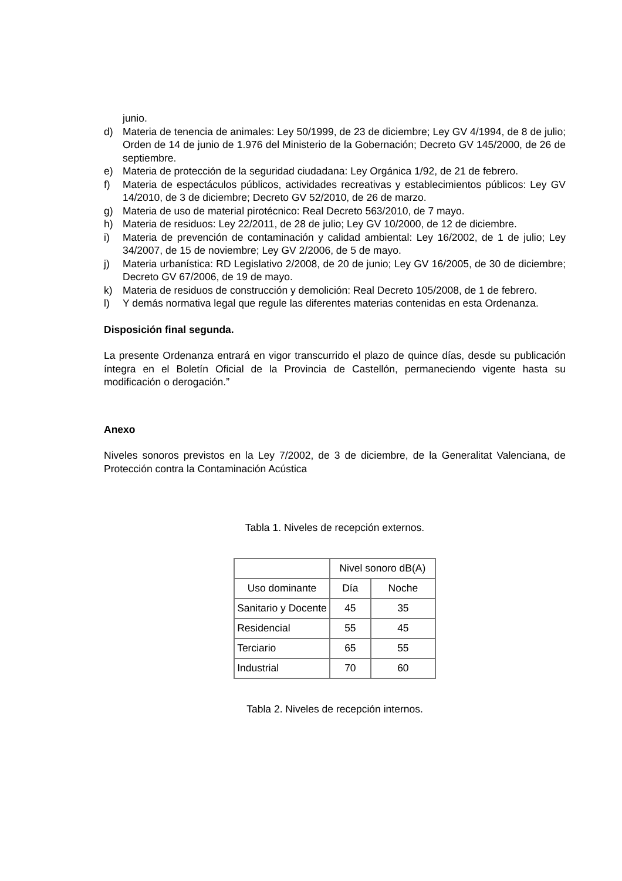junio.
d) Materia de tenencia de animales: Ley 50/1999, de 23 de diciembre; Ley GV 4/1994, de 8 de julio; Orden de 14 de junio de 1.976 del Ministerio de la Gobernación; Decreto GV 145/2000, de 26 de septiembre.
e) Materia de protección de la seguridad ciudadana: Ley Orgánica 1/92, de 21 de febrero.
f) Materia de espectáculos públicos, actividades recreativas y establecimientos públicos: Ley GV 14/2010, de 3 de diciembre; Decreto GV 52/2010, de 26 de marzo.
g) Materia de uso de material pirotécnico: Real Decreto 563/2010, de 7 mayo.
h) Materia de residuos: Ley 22/2011, de 28 de julio; Ley GV 10/2000, de 12 de diciembre.
i) Materia de prevención de contaminación y calidad ambiental: Ley 16/2002, de 1 de julio; Ley 34/2007, de 15 de noviembre; Ley GV 2/2006, de 5 de mayo.
j) Materia urbanística: RD Legislativo 2/2008, de 20 de junio; Ley GV 16/2005, de 30 de diciembre; Decreto GV 67/2006, de 19 de mayo.
k) Materia de residuos de construcción y demolición: Real Decreto 105/2008, de 1 de febrero.
l) Y demás normativa legal que regule las diferentes materias contenidas en esta Ordenanza.
Disposición final segunda.
La presente Ordenanza entrará en vigor transcurrido el plazo de quince días, desde su publicación íntegra en el Boletín Oficial de la Provincia de Castellón, permaneciendo vigente hasta su modificación o derogación.”
Anexo
Niveles sonoros previstos en la Ley 7/2002, de 3 de diciembre, de la Generalitat Valenciana, de Protección contra la Contaminación Acústica
Tabla 1. Niveles de recepción externos.
| | Nivel sonoro dB(A) | |
| Uso dominante | Día | Noche |
| Sanitario y Docente | 45 | 35 |
| Residencial | 55 | 45 |
| Terciario | 65 | 55 |
| Industrial | 70 | 60 |
Tabla 2. Niveles de recepción internos.